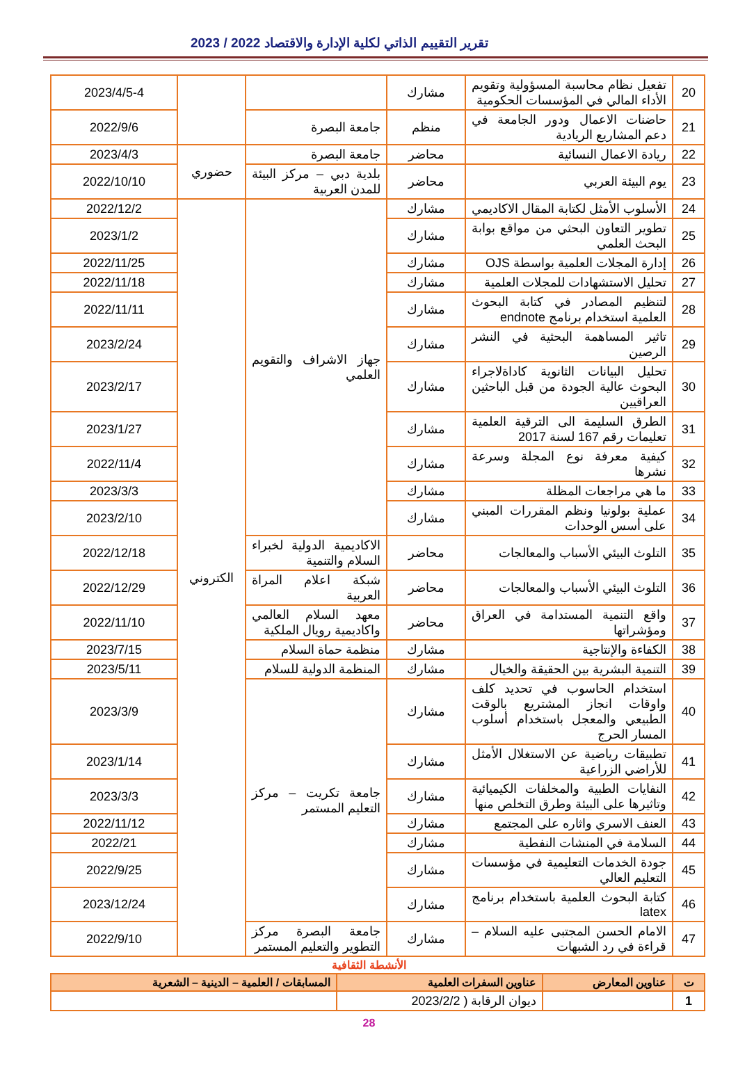تقرير التقييم الذاتي لكلية الإدارة والاقتصاد 2022 / 2023
| 20 | تفعيل نظام محاسبة المسؤولية وتقويم الأداء المالي في المؤسسات الحكومية | مشارك | | | 2023/4/5-4 |
| 21 | حاضنات الاعمال ودور الجامعة في دعم المشاريع الريادية | منظم | جامعة البصرة | | 2022/9/6 |
| 22 | ريادة الاعمال النسائية | محاضر | جامعة البصرة | حضوري | 2023/4/3 |
| 23 | يوم البيئة العربي | محاضر | بلدية دبي – مركز البيئة للمدن العربية | | 2022/10/10 |
| 24 | الأسلوب الأمثل لكتابة المقال الاكاديمي | مشارك | جهاز الاشراف والتقويم العلمي | الكتروني | 2022/12/2 |
| 25 | تطوير التعاون البحثي من مواقع بوابة البحث العلمي | مشارك | | | 2023/1/2 |
| 26 | إدارة المجلات العلمية بواسطة OJS | مشارك | | | 2022/11/25 |
| 27 | تحليل الاستشهادات للمجلات العلمية | مشارك | | | 2022/11/18 |
| 28 | لتنظيم المصادر في كتابة البحوث العلمية استخدام برنامج endnote | مشارك | | | 2022/11/11 |
| 29 | تاثير المساهمة البحثية في النشر الرصين | مشارك | | | 2023/2/24 |
| 30 | تحليل البيانات الثانوية كاداةلاجراء البحوث عالية الجودة من قبل الباحثين العراقيين | مشارك | | | 2023/2/17 |
| 31 | الطرق السليمة الى الترقية العلمية تعليمات رقم 167 لسنة 2017 | مشارك | | | 2023/1/27 |
| 32 | كيفية معرفة نوع المجلة وسرعة نشرها | مشارك | | | 2022/11/4 |
| 33 | ما هي مراجعات المظلة | مشارك | | | 2023/3/3 |
| 34 | عملية بولونيا ونظم المقررات المبني على أسس الوحدات | مشارك | | | 2023/2/10 |
| 35 | التلوث البيئي الأسباب والمعالجات | محاضر | الاكاديمية الدولية لخبراء السلام والتنمية | | 2022/12/18 |
| 36 | التلوث البيئي الأسباب والمعالجات | محاضر | شبكة اعلام المراة العربية | | 2022/12/29 |
| 37 | واقع التنمية المستدامة في العراق ومؤشراتها | محاضر | معهد السلام العالمي واكاديمية رويال الملكية | | 2022/11/10 |
| 38 | الكفاءة والإنتاجية | مشارك | منظمة حماة السلام | | 2023/7/15 |
| 39 | التنمية البشرية بين الحقيقة والخيال | مشارك | المنظمة الدولية للسلام | | 2023/5/11 |
| 40 | استخدام الحاسوب في تحديد كلف واوقات انجاز المشتريع بالوقت الطبيعي والمعجل باستخدام أسلوب المسار الحرج | مشارك | جامعة تكريت – مركز التعليم المستمر | | 2023/3/9 |
| 41 | تطبيقات رياضية عن الاستغلال الأمثل للأراضي الزراعية | مشارك | | | 2023/1/14 |
| 42 | النفايات الطبية والمخلفات الكيميائية وتاثيرها على البيئة وطرق التخلص منها | مشارك | | | 2023/3/3 |
| 43 | العنف الاسري واثاره على المجتمع | مشارك | | | 2022/11/12 |
| 44 | السلامة في المنشات النفطية | مشارك | | | 2022/21 |
| 45 | جودة الخدمات التعليمية في مؤسسات التعليم العالي | مشارك | | | 2022/9/25 |
| 46 | كتابة البحوث العلمية باستخدام برنامج latex | مشارك | | | 2023/12/24 |
| 47 | الامام الحسن المجتبى عليه السلام – قراءة في رد الشبهات | مشارك | جامعة البصرة مركز التطوير والتعليم المستمر | | 2022/9/10 |
الأنشطة الثقافية
| ت | عناوين المعارض | عناوين السفرات العلمية | المسابقات / العلمية – الدينية – الشعرية |
| --- | --- | --- | --- |
| 1 | | ديوان الرقابة ( 2023/2/2 | |
28